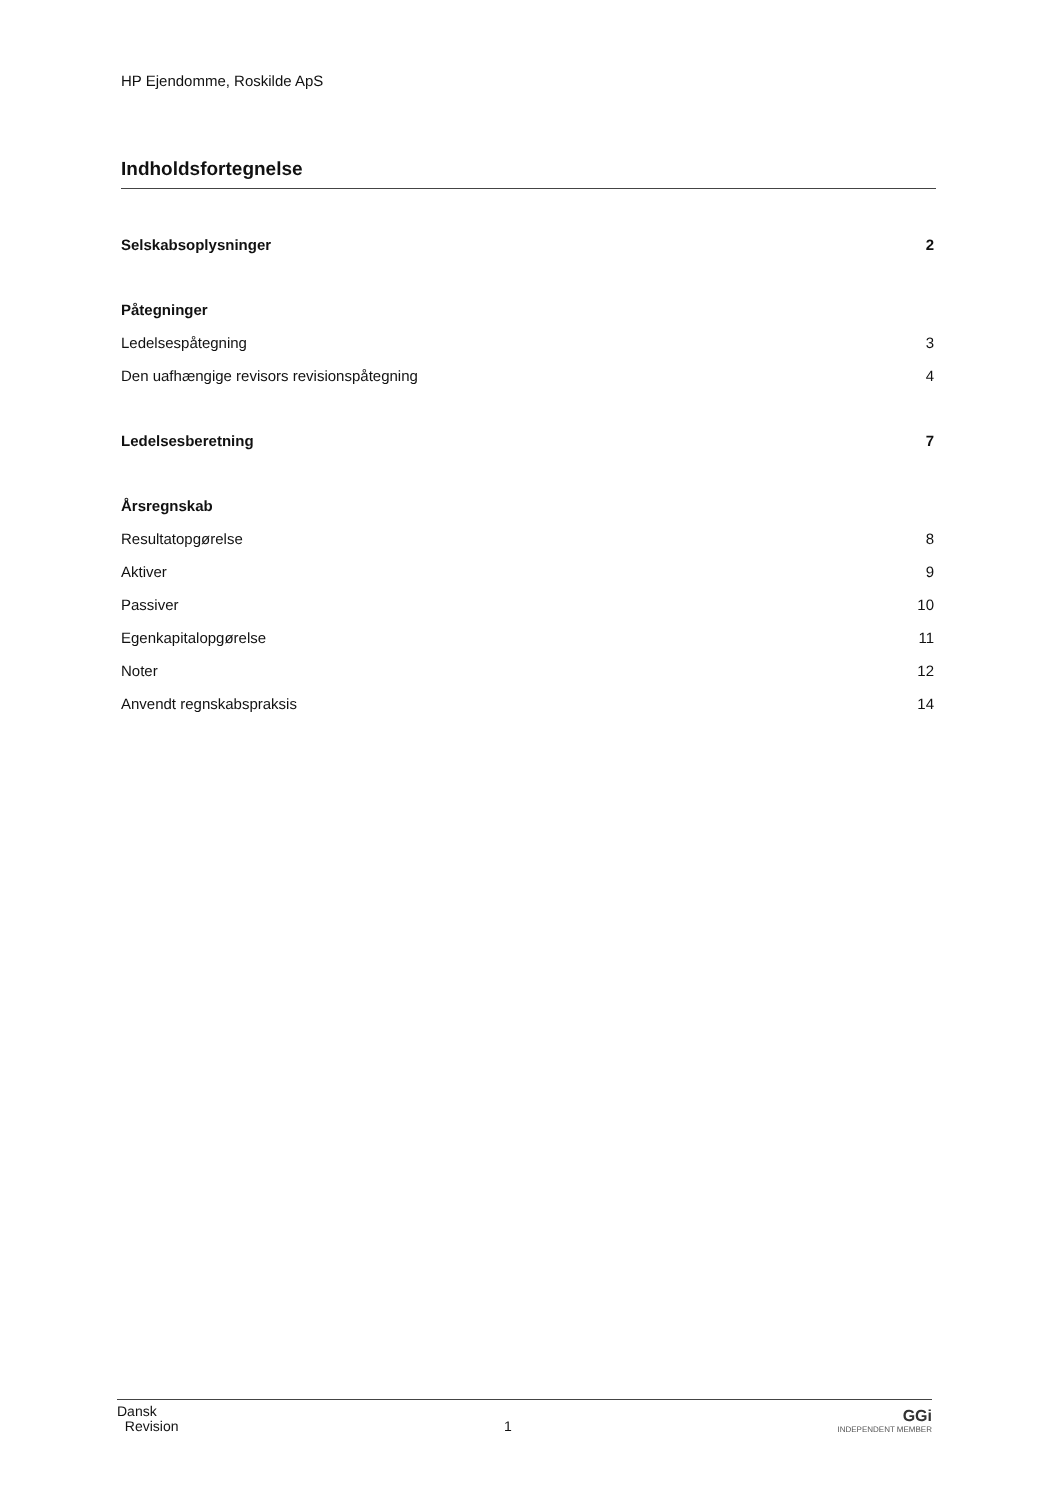HP Ejendomme, Roskilde ApS
Indholdsfortegnelse
Selskabsoplysninger 2
Påtegninger
Ledelsespåtegning 3
Den uafhængige revisors revisionspåtegning 4
Ledelsesberetning 7
Årsregnskab
Resultatopgørelse 8
Aktiver 9
Passiver 10
Egenkapitalopgørelse 11
Noter 12
Anvendt regnskabspraksis 14
Dansk
Revision
1
GGi
INDEPENDENT MEMBER